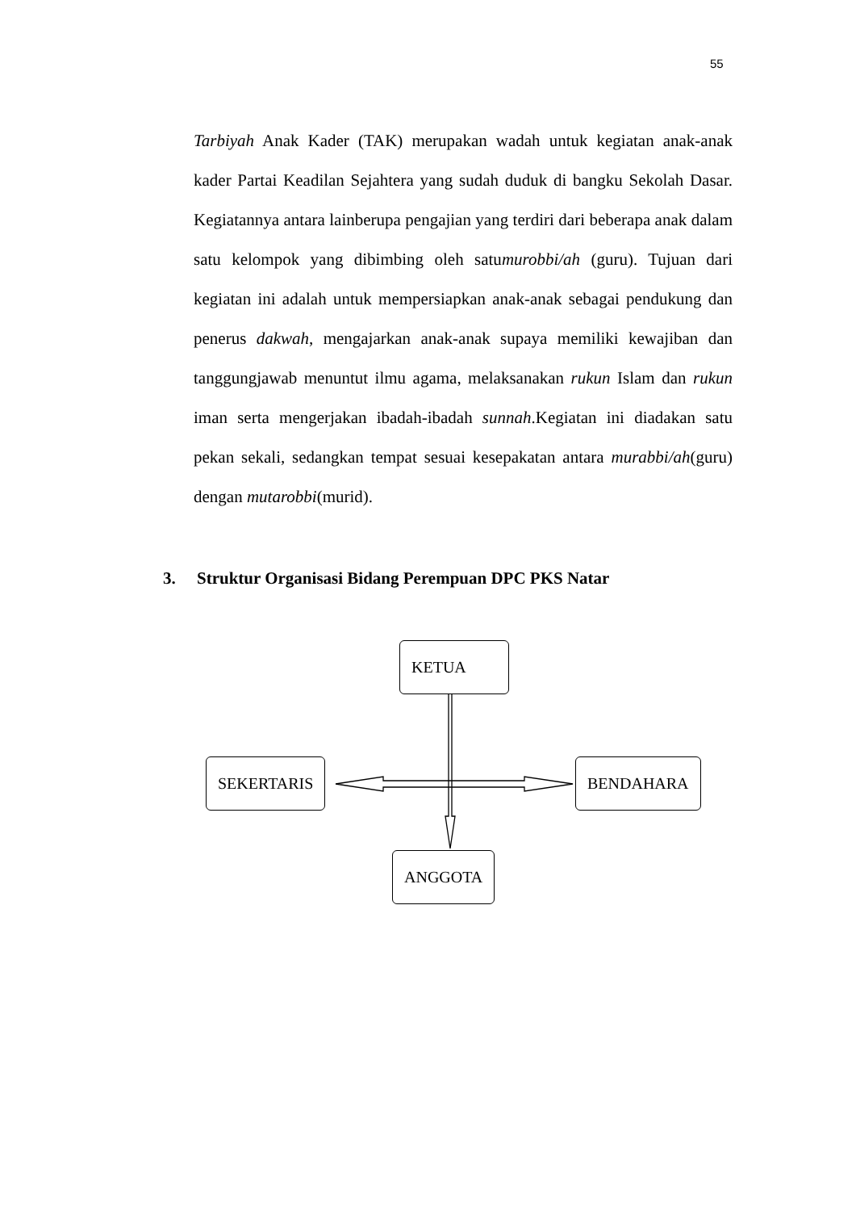55
Tarbiyah Anak Kader (TAK) merupakan wadah untuk kegiatan anak-anak kader Partai Keadilan Sejahtera yang sudah duduk di bangku Sekolah Dasar. Kegiatannya antara lainberupa pengajian yang terdiri dari beberapa anak dalam satu kelompok yang dibimbing oleh satumurobbi/ah (guru). Tujuan dari kegiatan ini adalah untuk mempersiapkan anak-anak sebagai pendukung dan penerus dakwah, mengajarkan anak-anak supaya memiliki kewajiban dan tanggungjawab menuntut ilmu agama, melaksanakan rukun Islam dan rukun iman serta mengerjakan ibadah-ibadah sunnah.Kegiatan ini diadakan satu pekan sekali, sedangkan tempat sesuai kesepakatan antara murabbi/ah(guru) dengan mutarobbi(murid).
3. Struktur Organisasi Bidang Perempuan DPC PKS Natar
KETUA
SEKERTARIS BENDAHARA
ANGGOTA